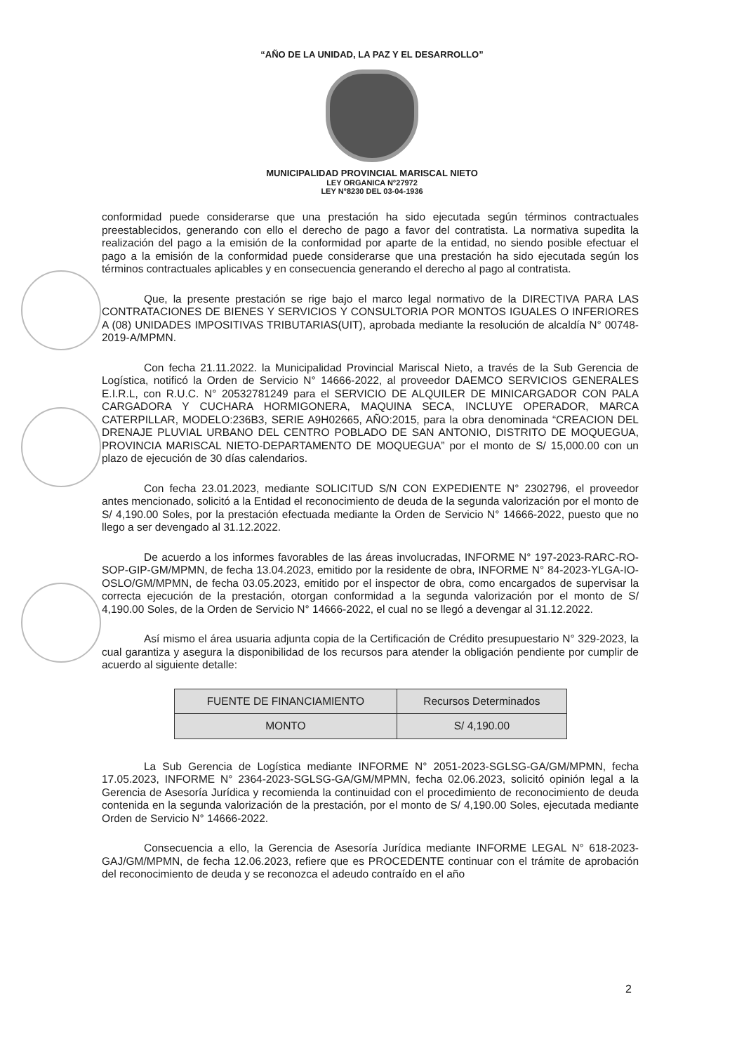“AÑO DE LA UNIDAD, LA PAZ Y EL DESARROLLO”
MUNICIPALIDAD PROVINCIAL MARISCAL NIETO
LEY ORGANICA N°27972
LEY N°8230 DEL 03-04-1936
conformidad puede considerarse que una prestación ha sido ejecutada según términos contractuales preestablecidos, generando con ello el derecho de pago a favor del contratista. La normativa supedita la realización del pago a la emisión de la conformidad por aparte de la entidad, no siendo posible efectuar el pago a la emisión de la conformidad puede considerarse que una prestación ha sido ejecutada según los términos contractuales aplicables y en consecuencia generando el derecho al pago al contratista.
Que, la presente prestación se rige bajo el marco legal normativo de la DIRECTIVA PARA LAS CONTRATACIONES DE BIENES Y SERVICIOS Y CONSULTORIA POR MONTOS IGUALES O INFERIORES A (08) UNIDADES IMPOSITIVAS TRIBUTARIAS(UIT), aprobada mediante la resolución de alcaldía N° 00748-2019-A/MPMN.
Con fecha 21.11.2022. la Municipalidad Provincial Mariscal Nieto, a través de la Sub Gerencia de Logística, notificó la Orden de Servicio N° 14666-2022, al proveedor DAEMCO SERVICIOS GENERALES E.I.R.L, con R.U.C. N° 20532781249 para el SERVICIO DE ALQUILER DE MINICARGADOR CON PALA CARGADORA Y CUCHARA HORMIGONERA, MAQUINA SECA, INCLUYE OPERADOR, MARCA CATERPILLAR, MODELO:236B3, SERIE A9H02665, AÑO:2015, para la obra denominada “CREACION DEL DRENAJE PLUVIAL URBANO DEL CENTRO POBLADO DE SAN ANTONIO, DISTRITO DE MOQUEGUA, PROVINCIA MARISCAL NIETO-DEPARTAMENTO DE MOQUEGUA” por el monto de S/ 15,000.00 con un plazo de ejecución de 30 días calendarios.
Con fecha 23.01.2023, mediante SOLICITUD S/N CON EXPEDIENTE N° 2302796, el proveedor antes mencionado, solicitó a la Entidad el reconocimiento de deuda de la segunda valorización por el monto de S/ 4,190.00 Soles, por la prestación efectuada mediante la Orden de Servicio N° 14666-2022, puesto que no llego a ser devengado al 31.12.2022.
De acuerdo a los informes favorables de las áreas involucradas, INFORME N° 197-2023-RARC-RO-SOP-GIP-GM/MPMN, de fecha 13.04.2023, emitido por la residente de obra, INFORME N° 84-2023-YLGA-IO-OSLO/GM/MPMN, de fecha 03.05.2023, emitido por el inspector de obra, como encargados de supervisar la correcta ejecución de la prestación, otorgan conformidad a la segunda valorización por el monto de S/ 4,190.00 Soles, de la Orden de Servicio N° 14666-2022, el cual no se llegó a devengar al 31.12.2022.
Así mismo el área usuaria adjunta copia de la Certificación de Crédito presupuestario N° 329-2023, la cual garantiza y asegura la disponibilidad de los recursos para atender la obligación pendiente por cumplir de acuerdo al siguiente detalle:
| FUENTE DE FINANCIAMIENTO | Recursos Determinados |
| MONTO | S/ 4,190.00 |
La Sub Gerencia de Logística mediante INFORME N° 2051-2023-SGLSG-GA/GM/MPMN, fecha 17.05.2023, INFORME N° 2364-2023-SGLSG-GA/GM/MPMN, fecha 02.06.2023, solicitó opinión legal a la Gerencia de Asesoría Jurídica y recomienda la continuidad con el procedimiento de reconocimiento de deuda contenida en la segunda valorización de la prestación, por el monto de S/ 4,190.00 Soles, ejecutada mediante Orden de Servicio N° 14666-2022.
Consecuencia a ello, la Gerencia de Asesoría Jurídica mediante INFORME LEGAL N° 618-2023-GAJ/GM/MPMN, de fecha 12.06.2023, refiere que es PROCEDENTE continuar con el trámite de aprobación del reconocimiento de deuda y se reconozca el adeudo contraído en el año
2